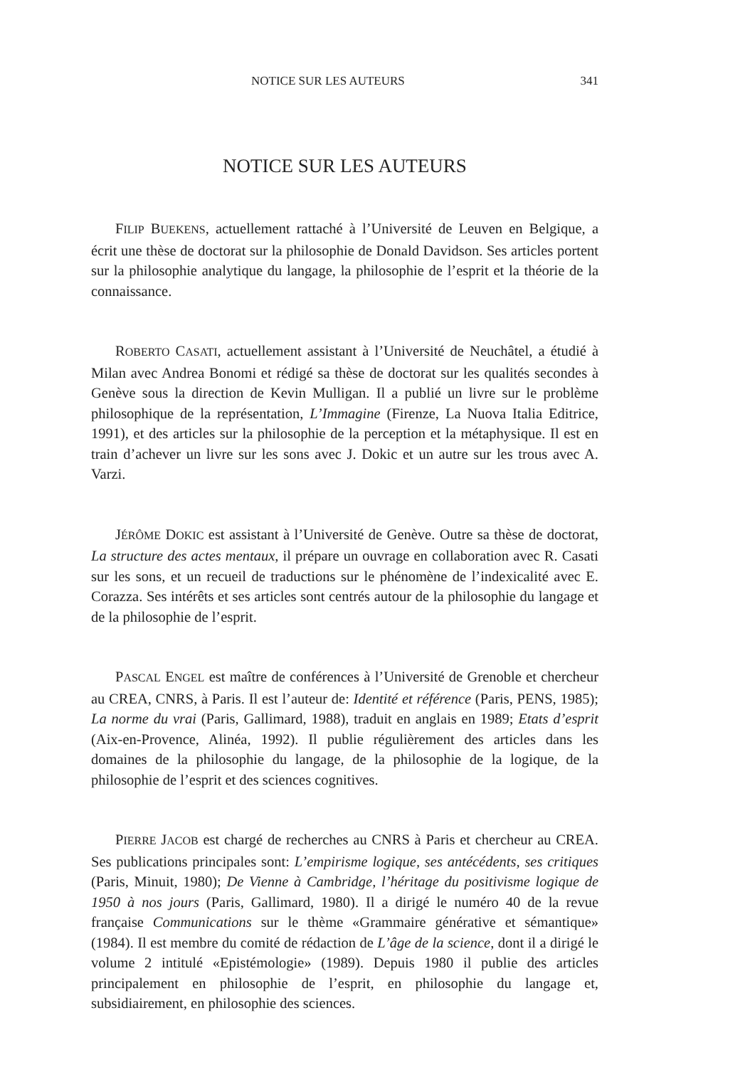NOTICE SUR LES AUTEURS 341
NOTICE SUR LES AUTEURS
FILIP BUEKENS, actuellement rattaché à l’Université de Leuven en Belgique, a écrit une thèse de doctorat sur la philosophie de Donald Davidson. Ses articles portent sur la philosophie analytique du langage, la philosophie de l’esprit et la théorie de la connaissance.
ROBERTO CASATI, actuellement assistant à l’Université de Neuchâtel, a étudié à Milan avec Andrea Bonomi et rédigé sa thèse de doctorat sur les qualités secondes à Genève sous la direction de Kevin Mulligan. Il a publié un livre sur le problème philosophique de la représentation, L’Immagine (Firenze, La Nuova Italia Editrice, 1991), et des articles sur la philosophie de la perception et la métaphysique. Il est en train d’achever un livre sur les sons avec J. Dokic et un autre sur les trous avec A. Varzi.
JÉRÔME DOKIC est assistant à l’Université de Genève. Outre sa thèse de doctorat, La structure des actes mentaux, il prépare un ouvrage en collaboration avec R. Casati sur les sons, et un recueil de traductions sur le phénomène de l’indexicalité avec E. Corazza. Ses intérêts et ses articles sont centrés autour de la philosophie du langage et de la philosophie de l’esprit.
PASCAL ENGEL est maître de conférences à l’Université de Grenoble et chercheur au CREA, CNRS, à Paris. Il est l’auteur de: Identité et référence (Paris, PENS, 1985); La norme du vrai (Paris, Gallimard, 1988), traduit en anglais en 1989; Etats d’esprit (Aix-en-Provence, Alinéa, 1992). Il publie régulièrement des articles dans les domaines de la philosophie du langage, de la philosophie de la logique, de la philosophie de l’esprit et des sciences cognitives.
PIERRE JACOB est chargé de recherches au CNRS à Paris et chercheur au CREA. Ses publications principales sont: L’empirisme logique, ses antécédents, ses critiques (Paris, Minuit, 1980); De Vienne à Cambridge, l’héritage du positivisme logique de 1950 à nos jours (Paris, Gallimard, 1980). Il a dirigé le numéro 40 de la revue française Communications sur le thème «Grammaire générative et sémantique» (1984). Il est membre du comité de rédaction de L’âge de la science, dont il a dirigé le volume 2 intitulé «Epistémologie» (1989). Depuis 1980 il publie des articles principalement en philosophie de l’esprit, en philosophie du langage et, subsidiairement, en philosophie des sciences.